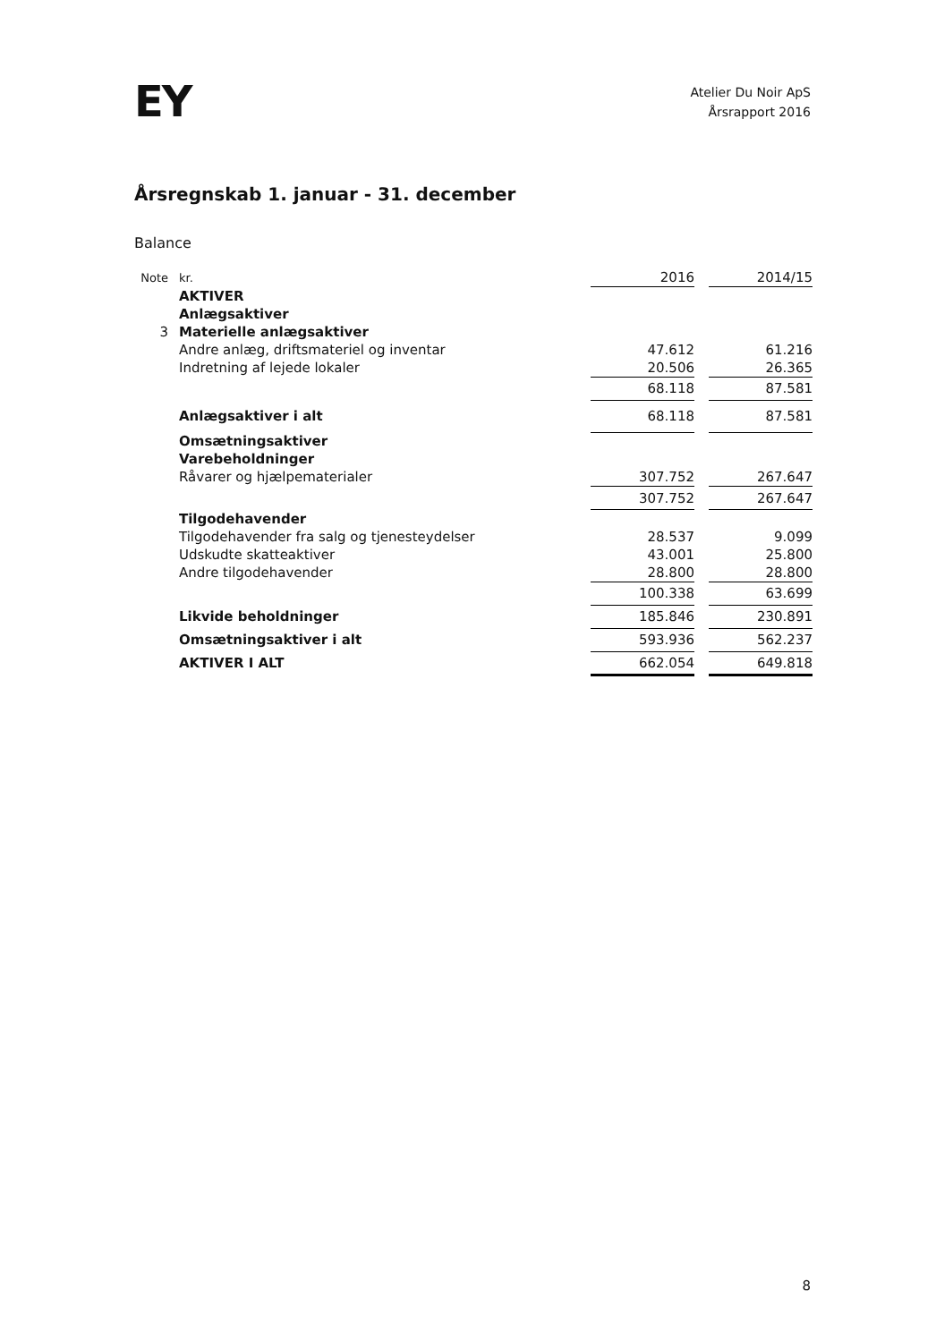EY
Atelier Du Noir ApS
Årsrapport 2016
Årsregnskab 1. januar - 31. december
Balance
| Note | kr. | 2016 | | 2014/15 |
| | AKTIVER | | | |
| | Anlægsaktiver | | | |
| 3 | Materielle anlægsaktiver | | | |
| | Andre anlæg, driftsmateriel og inventar | 47.612 | | 61.216 |
| | Indretning af lejede lokaler | 20.506 | | 26.365 |
| | | 68.118 | | 87.581 |
| | Anlægsaktiver i alt | 68.118 | | 87.581 |
| | Omsætningsaktiver | | | |
| | Varebeholdninger | | | |
| | Råvarer og hjælpematerialer | 307.752 | | 267.647 |
| | | 307.752 | | 267.647 |
| | Tilgodehavender | | | |
| | Tilgodehavender fra salg og tjenesteydelser | 28.537 | | 9.099 |
| | Udskudte skatteaktiver | 43.001 | | 25.800 |
| | Andre tilgodehavender | 28.800 | | 28.800 |
| | | 100.338 | | 63.699 |
| | Likvide beholdninger | 185.846 | | 230.891 |
| | Omsætningsaktiver i alt | 593.936 | | 562.237 |
| | AKTIVER I ALT | 662.054 | | 649.818 |
8